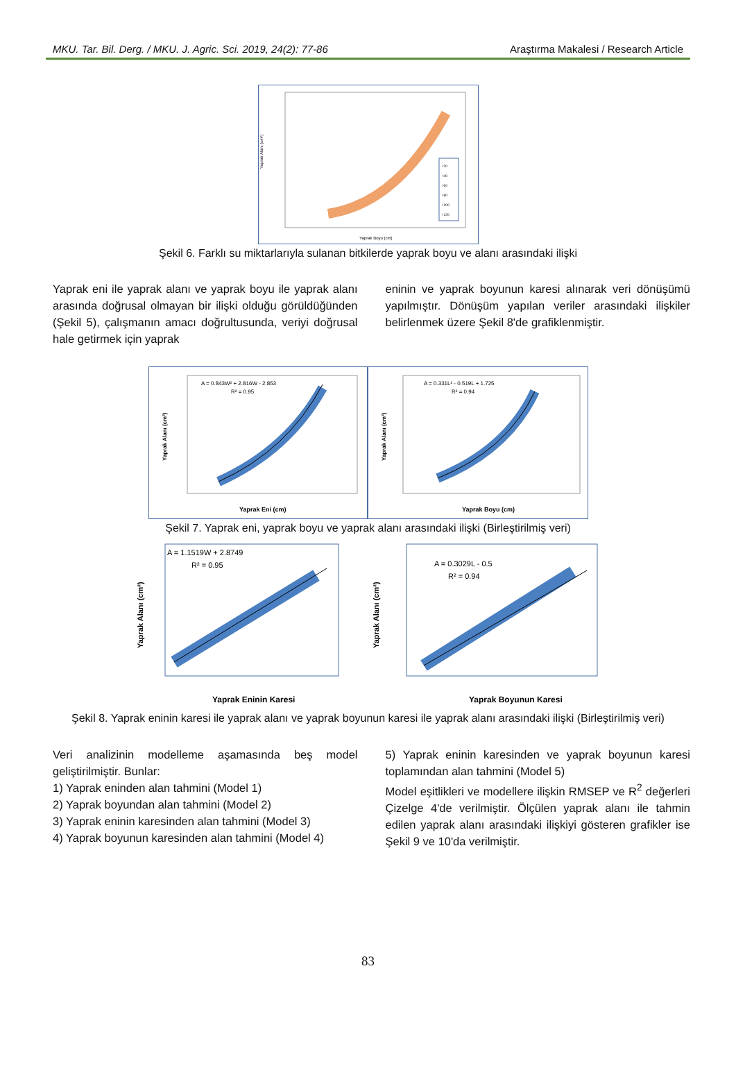MKU. Tar. Bil. Derg. / MKU. J. Agric. Sci. 2019, 24(2): 77-86 Araştırma Makalesi / Research Article
Yaprak Alanı (cm²)
I20
I40
I60
I80
I100
I120
Yaprak Boyu (cm)
Şekil 6. Farklı su miktarlarıyla sulanan bitkilerde yaprak boyu ve alanı arasındaki ilişki
Yaprak eni ile yaprak alanı ve yaprak boyu ile yaprak alanı arasında doğrusal olmayan bir ilişki olduğu görüldüğünden (Şekil 5), çalışmanın amacı doğrultusunda, veriyi doğrusal hale getirmek için yaprak
eninin ve yaprak boyunun karesi alınarak veri dönüşümü yapılmıştır. Dönüşüm yapılan veriler arasındaki ilişkiler belirlenmek üzere Şekil 8'de grafiklenmiştir.
A = 0.843W² + 2.816W - 2.853
R² = 0.95
Yaprak Eni (cm)
Yaprak Alanı (cm²)
A = 0.331L² - 0.519L + 1.725
R² = 0.94
Yaprak Boyu (cm)
Yaprak Alanı (cm²)
Şekil 7. Yaprak eni, yaprak boyu ve yaprak alanı arasındaki ilişki (Birleştirilmiş veri)
A = 1.1519W + 2.8749
R² = 0.95
Yaprak Eninin Karesi
Yaprak Alanı (cm²)
A = 0.3029L - 0.5
R² = 0.94
Yaprak Boyunun Karesi
Yaprak Alanı (cm²)
Şekil 8. Yaprak eninin karesi ile yaprak alanı ve yaprak boyunun karesi ile yaprak alanı arasındaki ilişki (Birleştirilmiş veri)
Veri analizinin modelleme aşamasında beş model geliştirilmiştir. Bunlar:
1) Yaprak eninden alan tahmini (Model 1)
2) Yaprak boyundan alan tahmini (Model 2)
3) Yaprak eninin karesinden alan tahmini (Model 3)
4) Yaprak boyunun karesinden alan tahmini (Model 4)
5) Yaprak eninin karesinden ve yaprak boyunun karesi toplamından alan tahmini (Model 5)
Model eşitlikleri ve modellere ilişkin RMSEP ve R<sup>2</sup> değerleri Çizelge 4'de verilmiştir. Ölçülen yaprak alanı ile tahmin edilen yaprak alanı arasındaki ilişkiyi gösteren grafikler ise Şekil 9 ve 10'da verilmiştir.
83